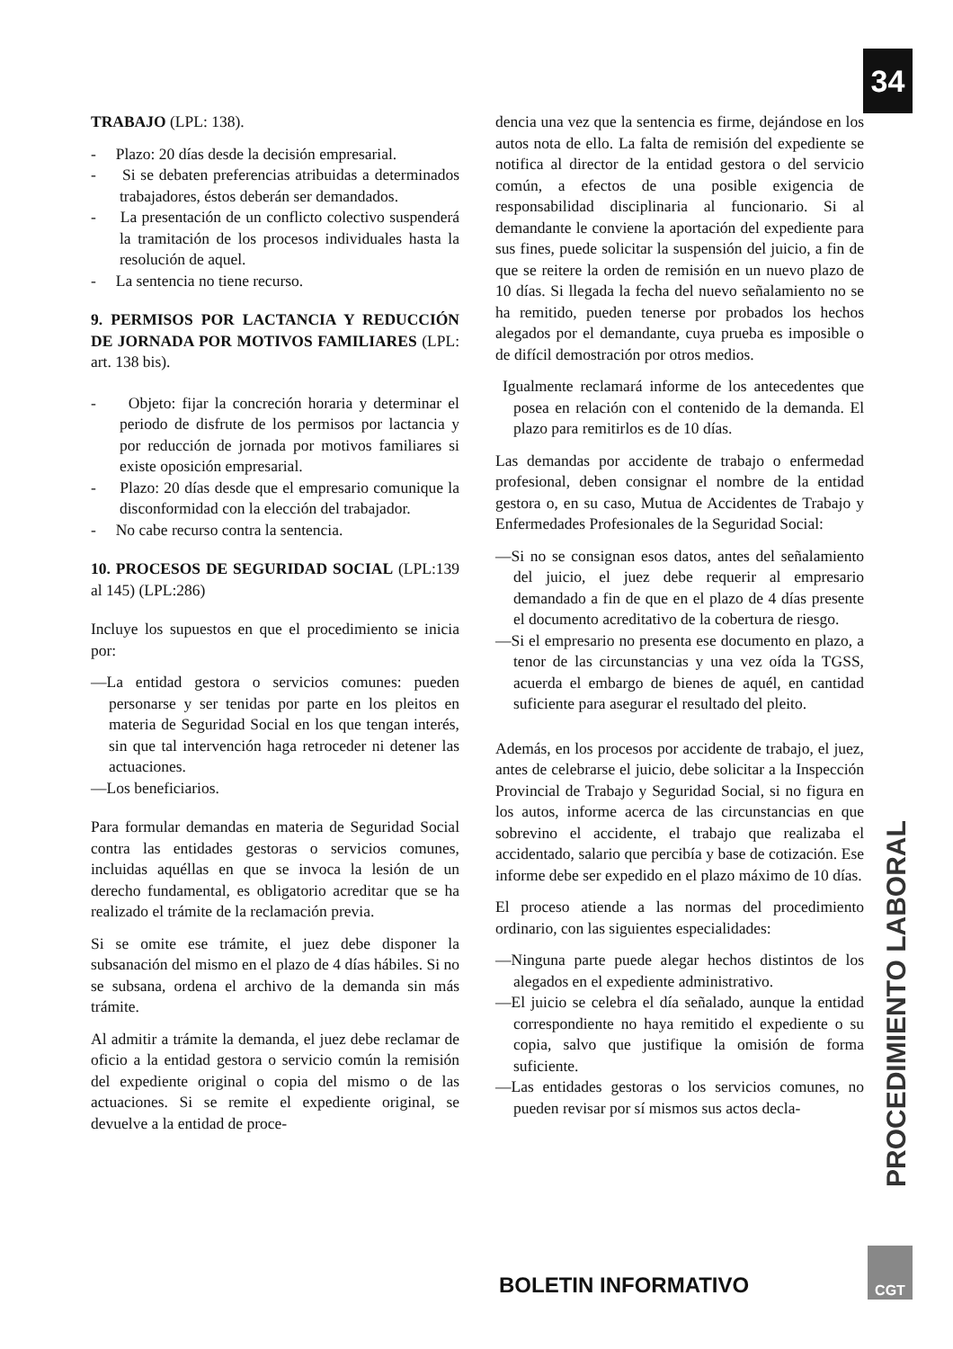34
TRABAJO (LPL: 138).
- Plazo: 20 días desde la decisión empresarial.
- Si se debaten preferencias atribuidas a determinados trabajadores, éstos deberán ser demandados.
- La presentación de un conflicto colectivo suspenderá la tramitación de los procesos individuales hasta la resolución de aquel.
- La sentencia no tiene recurso.
9. PERMISOS POR LACTANCIA Y REDUCCIÓN DE JORNADA POR MOTIVOS FAMILIARES (LPL: art. 138 bis).
- Objeto: fijar la concreción horaria y determinar el periodo de disfrute de los permisos por lactancia y por reducción de jornada por motivos familiares si existe oposición empresarial.
- Plazo: 20 días desde que el empresario comunique la disconformidad con la elección del trabajador.
- No cabe recurso contra la sentencia.
10. PROCESOS DE SEGURIDAD SOCIAL (LPL:139 al 145) (LPL:286)
Incluye los supuestos en que el procedimiento se inicia por:
—La entidad gestora o servicios comunes: pueden personarse y ser tenidas por parte en los pleitos en materia de Seguridad Social en los que tengan interés, sin que tal intervención haga retroceder ni detener las actuaciones.
—Los beneficiarios.
Para formular demandas en materia de Seguridad Social contra las entidades gestoras o servicios comunes, incluidas aquéllas en que se invoca la lesión de un derecho fundamental, es obligatorio acreditar que se ha realizado el trámite de la reclamación previa.
Si se omite ese trámite, el juez debe disponer la subsanación del mismo en el plazo de 4 días hábiles. Si no se subsana, ordena el archivo de la demanda sin más trámite.
Al admitir a trámite la demanda, el juez debe reclamar de oficio a la entidad gestora o servicio común la remisión del expediente original o copia del mismo o de las actuaciones. Si se remite el expediente original, se devuelve a la entidad de proce-
dencia una vez que la sentencia es firme, dejándose en los autos nota de ello. La falta de remisión del expediente se notifica al director de la entidad gestora o del servicio común, a efectos de una posible exigencia de responsabilidad disciplinaria al funcionario. Si al demandante le conviene la aportación del expediente para sus fines, puede solicitar la suspensión del juicio, a fin de que se reitere la orden de remisión en un nuevo plazo de 10 días. Si llegada la fecha del nuevo señalamiento no se ha remitido, pueden tenerse por probados los hechos alegados por el demandante, cuya prueba es imposible o de difícil demostración por otros medios.
Igualmente reclamará informe de los antecedentes que posea en relación con el contenido de la demanda. El plazo para remitirlos es de 10 días.
Las demandas por accidente de trabajo o enfermedad profesional, deben consignar el nombre de la entidad gestora o, en su caso, Mutua de Accidentes de Trabajo y Enfermedades Profesionales de la Seguridad Social:
—Si no se consignan esos datos, antes del señalamiento del juicio, el juez debe requerir al empresario demandado a fin de que en el plazo de 4 días presente el documento acreditativo de la cobertura de riesgo.
—Si el empresario no presenta ese documento en plazo, a tenor de las circunstancias y una vez oída la TGSS, acuerda el embargo de bienes de aquél, en cantidad suficiente para asegurar el resultado del pleito.
Además, en los procesos por accidente de trabajo, el juez, antes de celebrarse el juicio, debe solicitar a la Inspección Provincial de Trabajo y Seguridad Social, si no figura en los autos, informe acerca de las circunstancias en que sobrevino el accidente, el trabajo que realizaba el accidentado, salario que percibía y base de cotización. Ese informe debe ser expedido en el plazo máximo de 10 días.
El proceso atiende a las normas del procedimiento ordinario, con las siguientes especialidades:
—Ninguna parte puede alegar hechos distintos de los alegados en el expediente administrativo.
—El juicio se celebra el día señalado, aunque la entidad correspondiente no haya remitido el expediente o su copia, salvo que justifique la omisión de forma suficiente.
—Las entidades gestoras o los servicios comunes, no pueden revisar por sí mismos sus actos decla-
PROCEDIMIENTO LABORAL
BOLETIN INFORMATIVO
CGT